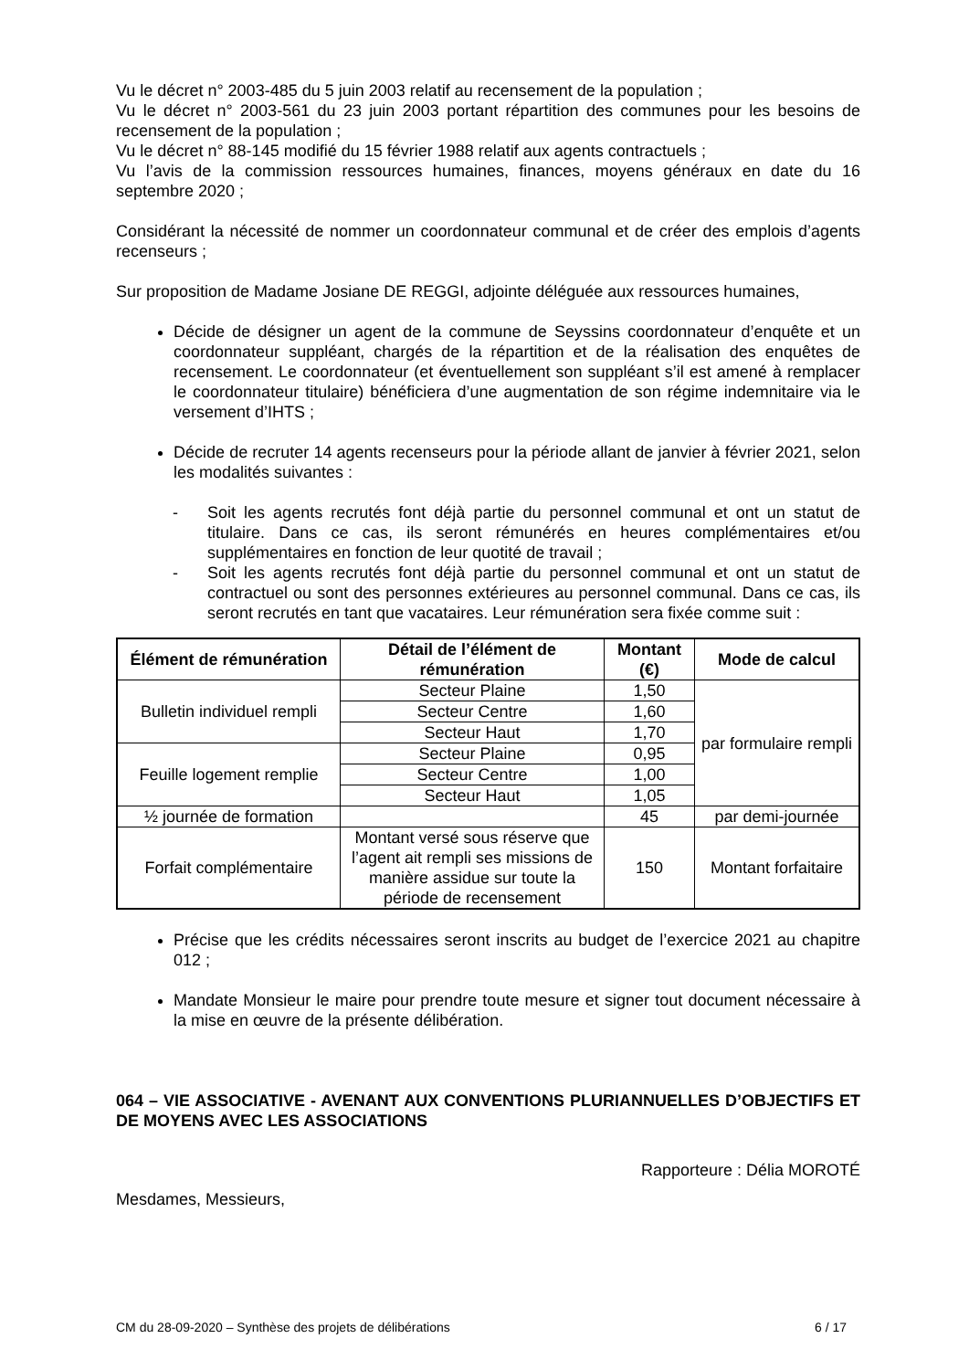Vu le décret n° 2003-485 du 5 juin 2003 relatif au recensement de la population ;
Vu le décret n° 2003-561 du 23 juin 2003 portant répartition des communes pour les besoins de recensement de la population ;
Vu le décret n° 88-145 modifié du 15 février 1988 relatif aux agents contractuels ;
Vu l’avis de la commission ressources humaines, finances, moyens généraux en date du 16 septembre 2020 ;
Considérant la nécessité de nommer un coordonnateur communal et de créer des emplois d’agents recenseurs ;
Sur proposition de Madame Josiane DE REGGI, adjointe déléguée aux ressources humaines,
Décide de désigner un agent de la commune de Seyssins coordonnateur d’enquête et un coordonnateur suppléant, chargés de la répartition et de la réalisation des enquêtes de recensement. Le coordonnateur (et éventuellement son suppléant s’il est amené à remplacer le coordonnateur titulaire) bénéficiera d’une augmentation de son régime indemnitaire via le versement d’IHTS ;
Décide de recruter 14 agents recenseurs pour la période allant de janvier à février 2021, selon les modalités suivantes :
- Soit les agents recrutés font déjà partie du personnel communal et ont un statut de titulaire. Dans ce cas, ils seront rémunérés en heures complémentaires et/ou supplémentaires en fonction de leur quotité de travail ;
- Soit les agents recrutés font déjà partie du personnel communal et ont un statut de contractuel ou sont des personnes extérieures au personnel communal. Dans ce cas, ils seront recrutés en tant que vacataires. Leur rémunération sera fixée comme suit :
| Élément de rémunération | Détail de l’élément de rémunération | Montant (€) | Mode de calcul |
| --- | --- | --- | --- |
| Bulletin individuel rempli | Secteur Plaine | 1,50 | par formulaire rempli |
| | Secteur Centre | 1,60 | |
| | Secteur Haut | 1,70 | |
| Feuille logement remplie | Secteur Plaine | 0,95 | |
| | Secteur Centre | 1,00 | |
| | Secteur Haut | 1,05 | |
| ½ journée de formation | | 45 | par demi-journée |
| Forfait complémentaire | Montant versé sous réserve que l’agent ait rempli ses missions de manière assidue sur toute la période de recensement | 150 | Montant forfaitaire |
Précise que les crédits nécessaires seront inscrits au budget de l’exercice 2021 au chapitre 012 ;
Mandate Monsieur le maire pour prendre toute mesure et signer tout document nécessaire à la mise en œuvre de la présente délibération.
064 – VIE ASSOCIATIVE - AVENANT AUX CONVENTIONS PLURIANNUELLES D’OBJECTIFS ET DE MOYENS AVEC LES ASSOCIATIONS
Rapporteure : Délia MOROTÉ
Mesdames, Messieurs,
CM du 28-09-2020 – Synthèse des projets de délibérations 6 / 17